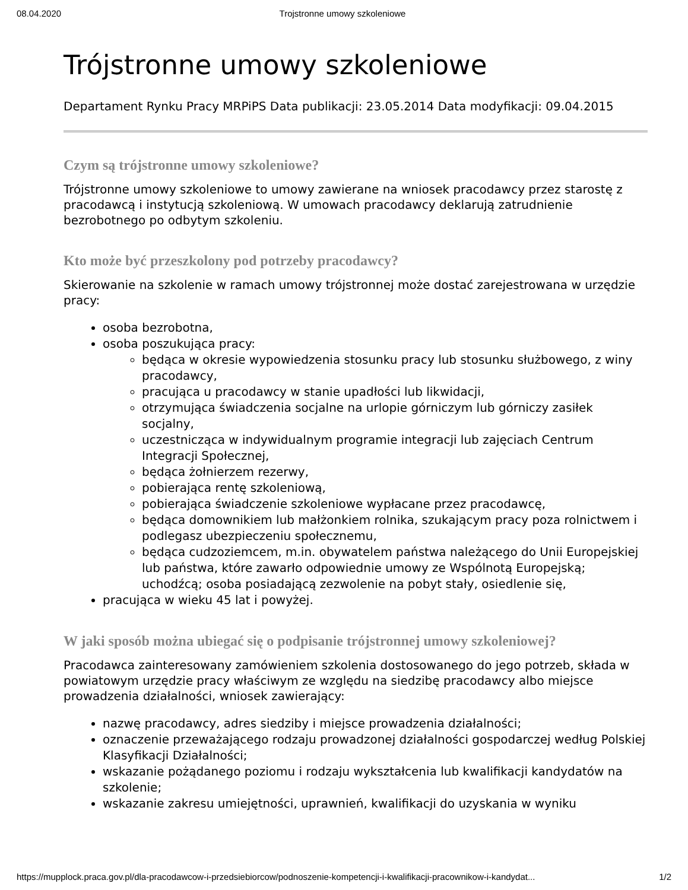08.04.2020 Trojstronne umowy szkoleniowe
Trójstronne umowy szkoleniowe
Departament Rynku Pracy MRPiPS Data publikacji: 23.05.2014 Data modyfikacji: 09.04.2015
Czym są trójstronne umowy szkoleniowe?
Trójstronne umowy szkoleniowe to umowy zawierane na wniosek pracodawcy przez starostę z pracodawcą i instytucją szkoleniową. W umowach pracodawcy deklarują zatrudnienie bezrobotnego po odbytym szkoleniu.
Kto może być przeszkolony pod potrzeby pracodawcy?
Skierowanie na szkolenie w ramach umowy trójstronnej może dostać zarejestrowana w urzędzie pracy:
osoba bezrobotna,
osoba poszukująca pracy:
będąca w okresie wypowiedzenia stosunku pracy lub stosunku służbowego, z winy pracodawcy,
pracująca u pracodawcy w stanie upadłości lub likwidacji,
otrzymująca świadczenia socjalne na urlopie górniczym lub górniczy zasiłek socjalny,
uczestnicząca w indywidualnym programie integracji lub zajęciach Centrum Integracji Społecznej,
będąca żołnierzem rezerwy,
pobierająca rentę szkoleniową,
pobierająca świadczenie szkoleniowe wypłacane przez pracodawcę,
będąca domownikiem lub małżonkiem rolnika, szukającym pracy poza rolnictwem i podlegasz ubezpieczeniu społecznemu,
będąca cudzoziemcem, m.in. obywatelem państwa należącego do Unii Europejskiej lub państwa, które zawarło odpowiednie umowy ze Wspólnotą Europejską; uchodźcą; osoba posiadającą zezwolenie na pobyt stały, osiedlenie się,
pracująca w wieku 45 lat i powyżej.
W jaki sposób można ubiegać się o podpisanie trójstronnej umowy szkoleniowej?
Pracodawca zainteresowany zamówieniem szkolenia dostosowanego do jego potrzeb, składa w powiatowym urzędzie pracy właściwym ze względu na siedzibę pracodawcy albo miejsce prowadzenia działalności, wniosek zawierający:
nazwę pracodawcy, adres siedziby i miejsce prowadzenia działalności;
oznaczenie przeważającego rodzaju prowadzonej działalności gospodarczej według Polskiej Klasyfikacji Działalności;
wskazanie pożądanego poziomu i rodzaju wykształcenia lub kwalifikacji kandydatów na szkolenie;
wskazanie zakresu umiejętności, uprawnień, kwalifikacji do uzyskania w wyniku
https://mupplock.praca.gov.pl/dla-pracodawcow-i-przedsiebiorcow/podnoszenie-kompetencji-i-kwalifikacji-pracownikow-i-kandydat... 1/2